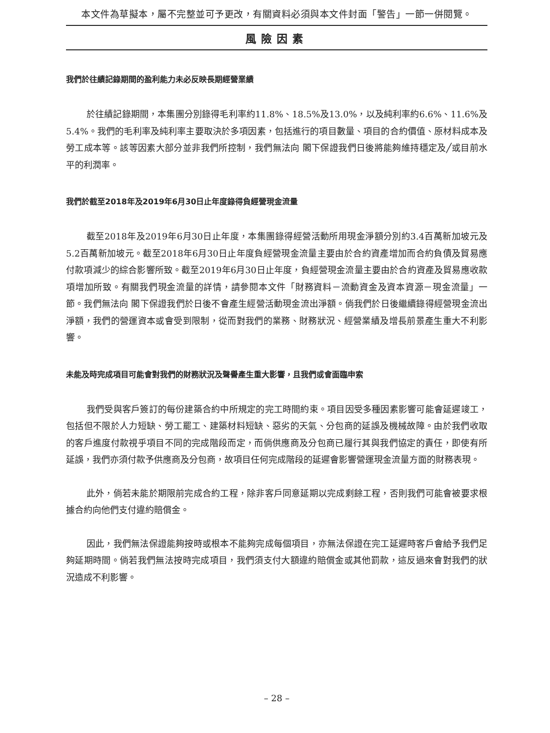本文件為草擬本，屬不完整並可予更改，有關資料必須與本文件封面「警告」一節一併閱覽。
風險因素
我們於往績記錄期間的盈利能力未必反映長期經營業績
於往績記錄期間，本集團分別錄得毛利率約11.8%、18.5%及13.0%，以及純利率約6.6%、11.6%及5.4%。我們的毛利率及純利率主要取決於多項因素，包括進行的項目數量、項目的合約價值、原材料成本及勞工成本等。該等因素大部分並非我們所控制，我們無法向 閣下保證我們日後將能夠維持穩定及╱或目前水平的利潤率。
我們於截至2018年及2019年6月30日止年度錄得負經營現金流量
截至2018年及2019年6月30日止年度，本集團錄得經營活動所用現金淨額分別約3.4百萬新加坡元及5.2百萬新加坡元。截至2018年6月30日止年度負經營現金流量主要由於合約資產增加而合約負債及貿易應付款項減少的綜合影響所致。截至2019年6月30日止年度，負經營現金流量主要由於合約資產及貿易應收款項增加所致。有關我們現金流量的詳情，請參閱本文件「財務資料－流動資金及資本資源－現金流量」一節。我們無法向 閣下保證我們於日後不會產生經營活動現金流出淨額。倘我們於日後繼續錄得經營現金流出淨額，我們的營運資本或會受到限制，從而對我們的業務、財務狀況、經營業績及增長前景產生重大不利影響。
未能及時完成項目可能會對我們的財務狀況及聲譽產生重大影響，且我們或會面臨申索
我們受與客戶簽訂的每份建築合約中所規定的完工時間約束。項目因受多種因素影響可能會延遲竣工，包括但不限於人力短缺、勞工罷工、建築材料短缺、惡劣的天氣、分包商的延誤及機械故障。由於我們收取的客戶進度付款視乎項目不同的完成階段而定，而倘供應商及分包商已履行其與我們協定的責任，即使有所延誤，我們亦須付款予供應商及分包商，故項目任何完成階段的延遲會影響營運現金流量方面的財務表現。
此外，倘若未能於期限前完成合約工程，除非客戶同意延期以完成剩餘工程，否則我們可能會被要求根據合約向他們支付違約賠償金。
因此，我們無法保證能夠按時或根本不能夠完成每個項目，亦無法保證在完工延遲時客戶會給予我們足夠延期時間。倘若我們無法按時完成項目，我們須支付大額違約賠償金或其他罰款，這反過來會對我們的狀況造成不利影響。
– 28 –